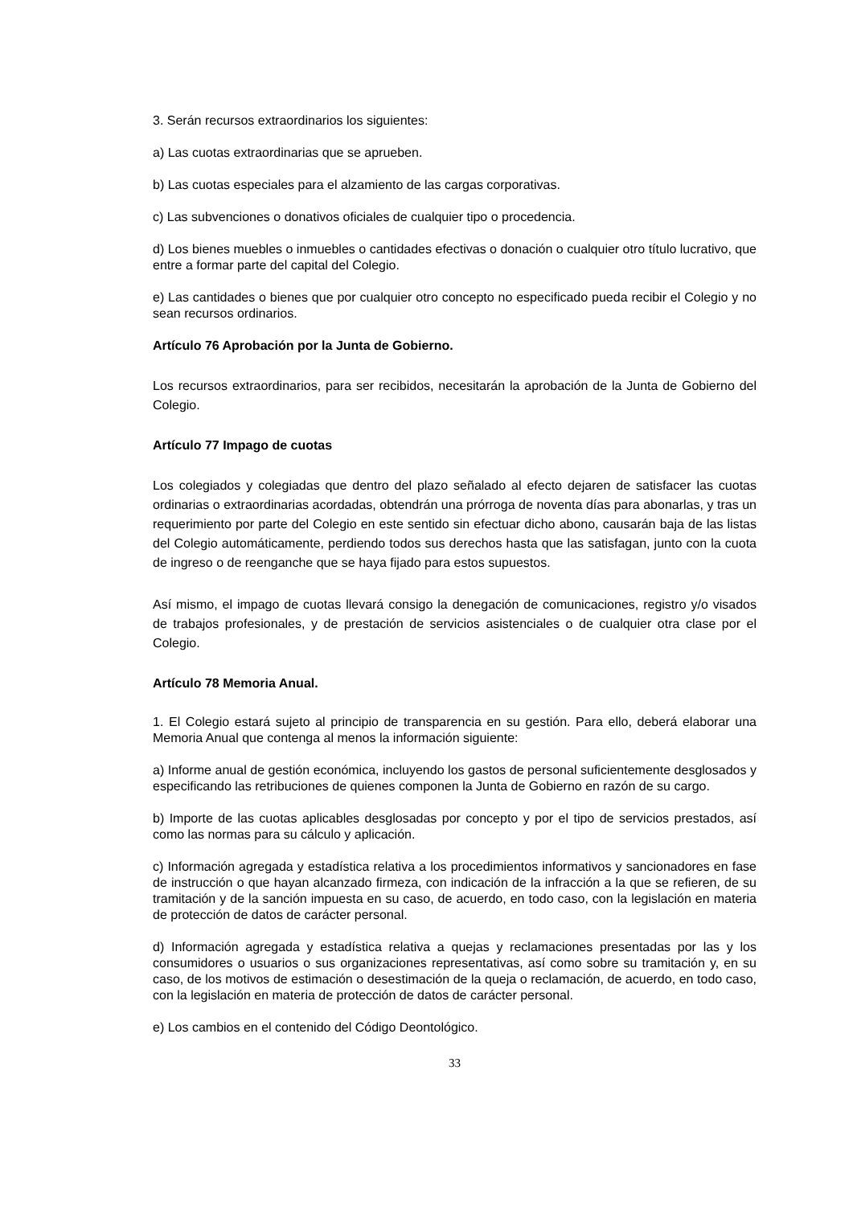3. Serán recursos extraordinarios los siguientes:
a) Las cuotas extraordinarias que se aprueben.
b) Las cuotas especiales para el alzamiento de las cargas corporativas.
c) Las subvenciones o donativos oficiales de cualquier tipo o procedencia.
d) Los bienes muebles o inmuebles o cantidades efectivas o donación o cualquier otro título lucrativo, que entre a formar parte del capital del Colegio.
e) Las cantidades o bienes que por cualquier otro concepto no especificado pueda recibir el Colegio y no sean recursos ordinarios.
Artículo 76 Aprobación por la Junta de Gobierno.
Los recursos extraordinarios, para ser recibidos, necesitarán la aprobación de la Junta de Gobierno del Colegio.
Artículo 77 Impago de cuotas
Los colegiados y colegiadas que dentro del plazo señalado al efecto dejaren de satisfacer las cuotas ordinarias o extraordinarias acordadas, obtendrán una prórroga de noventa días para abonarlas, y tras un requerimiento por parte del Colegio en este sentido sin efectuar dicho abono, causarán baja de las listas del Colegio automáticamente, perdiendo todos sus derechos hasta que las satisfagan, junto con la cuota de ingreso o de reenganche que se haya fijado para estos supuestos.
Así mismo, el impago de cuotas llevará consigo la denegación de comunicaciones, registro y/o visados de trabajos profesionales, y de prestación de servicios asistenciales o de cualquier otra clase por el Colegio.
Artículo 78 Memoria Anual.
1. El Colegio estará sujeto al principio de transparencia en su gestión. Para ello, deberá elaborar una Memoria Anual que contenga al menos la información siguiente:
a) Informe anual de gestión económica, incluyendo los gastos de personal suficientemente desglosados y especificando las retribuciones de quienes componen la Junta de Gobierno en razón de su cargo.
b) Importe de las cuotas aplicables desglosadas por concepto y por el tipo de servicios prestados, así como las normas para su cálculo y aplicación.
c) Información agregada y estadística relativa a los procedimientos informativos y sancionadores en fase de instrucción o que hayan alcanzado firmeza, con indicación de la infracción a la que se refieren, de su tramitación y de la sanción impuesta en su caso, de acuerdo, en todo caso, con la legislación en materia de protección de datos de carácter personal.
d) Información agregada y estadística relativa a quejas y reclamaciones presentadas por las y los consumidores o usuarios o sus organizaciones representativas, así como sobre su tramitación y, en su caso, de los motivos de estimación o desestimación de la queja o reclamación, de acuerdo, en todo caso, con la legislación en materia de protección de datos de carácter personal.
e) Los cambios en el contenido del Código Deontológico.
33